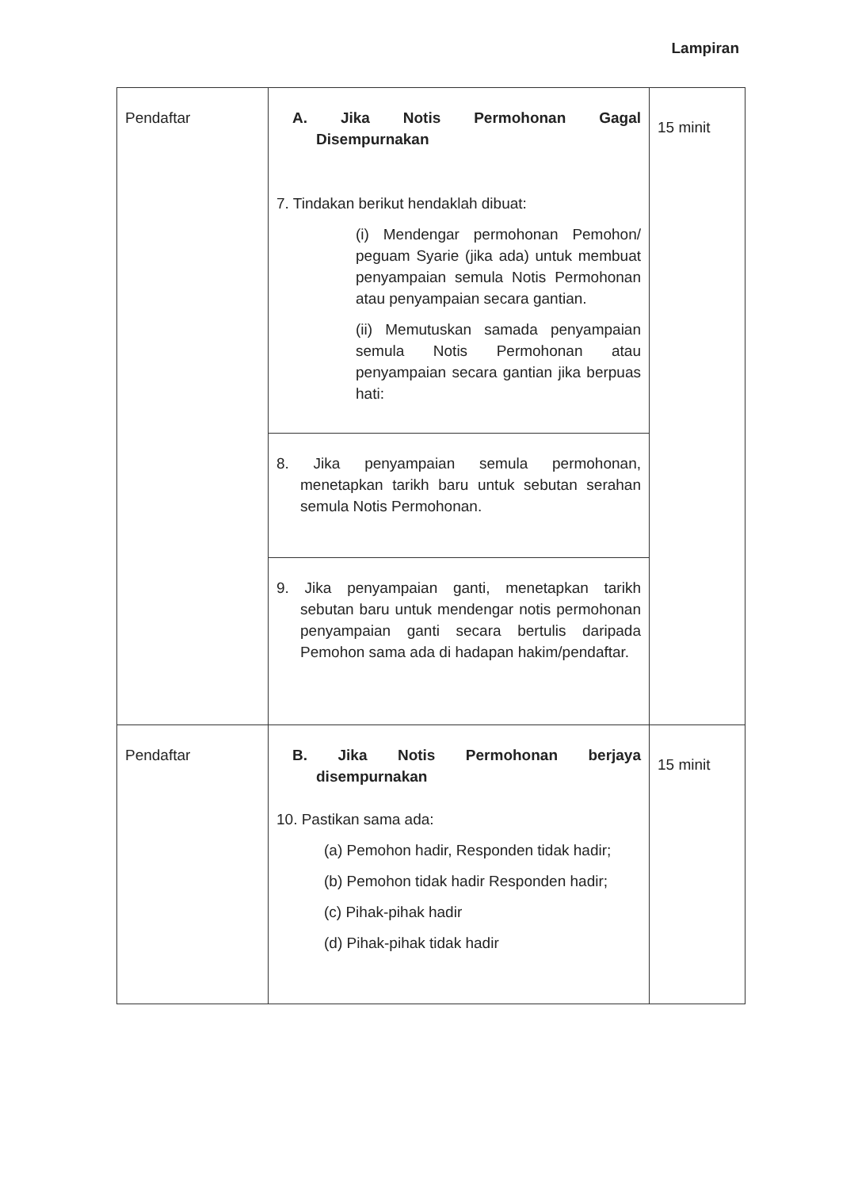Lampiran
| Pendaftar | A. Jika Notis Permohonan Gagal Disempurnakan 7. Tindakan berikut hendaklah dibuat: (i) Mendengar permohonan Pemohon/ peguam Syarie (jika ada) untuk membuat penyampaian semula Notis Permohonan atau penyampaian secara gantian. (ii) Memutuskan samada penyampaian semula Notis Permohonan atau penyampaian secara gantian jika berpuas hati: | 15 minit |
| | 8. Jika penyampaian semula permohonan, menetapkan tarikh baru untuk sebutan serahan semula Notis Permohonan. | |
| | 9. Jika penyampaian ganti, menetapkan tarikh sebutan baru untuk mendengar notis permohonan penyampaian ganti secara bertulis daripada Pemohon sama ada di hadapan hakim/pendaftar. | |
| Pendaftar | B. Jika Notis Permohonan berjaya disempurnakan 10. Pastikan sama ada: (a) Pemohon hadir, Responden tidak hadir; (b) Pemohon tidak hadir Responden hadir; (c) Pihak-pihak hadir (d) Pihak-pihak tidak hadir | 15 minit |